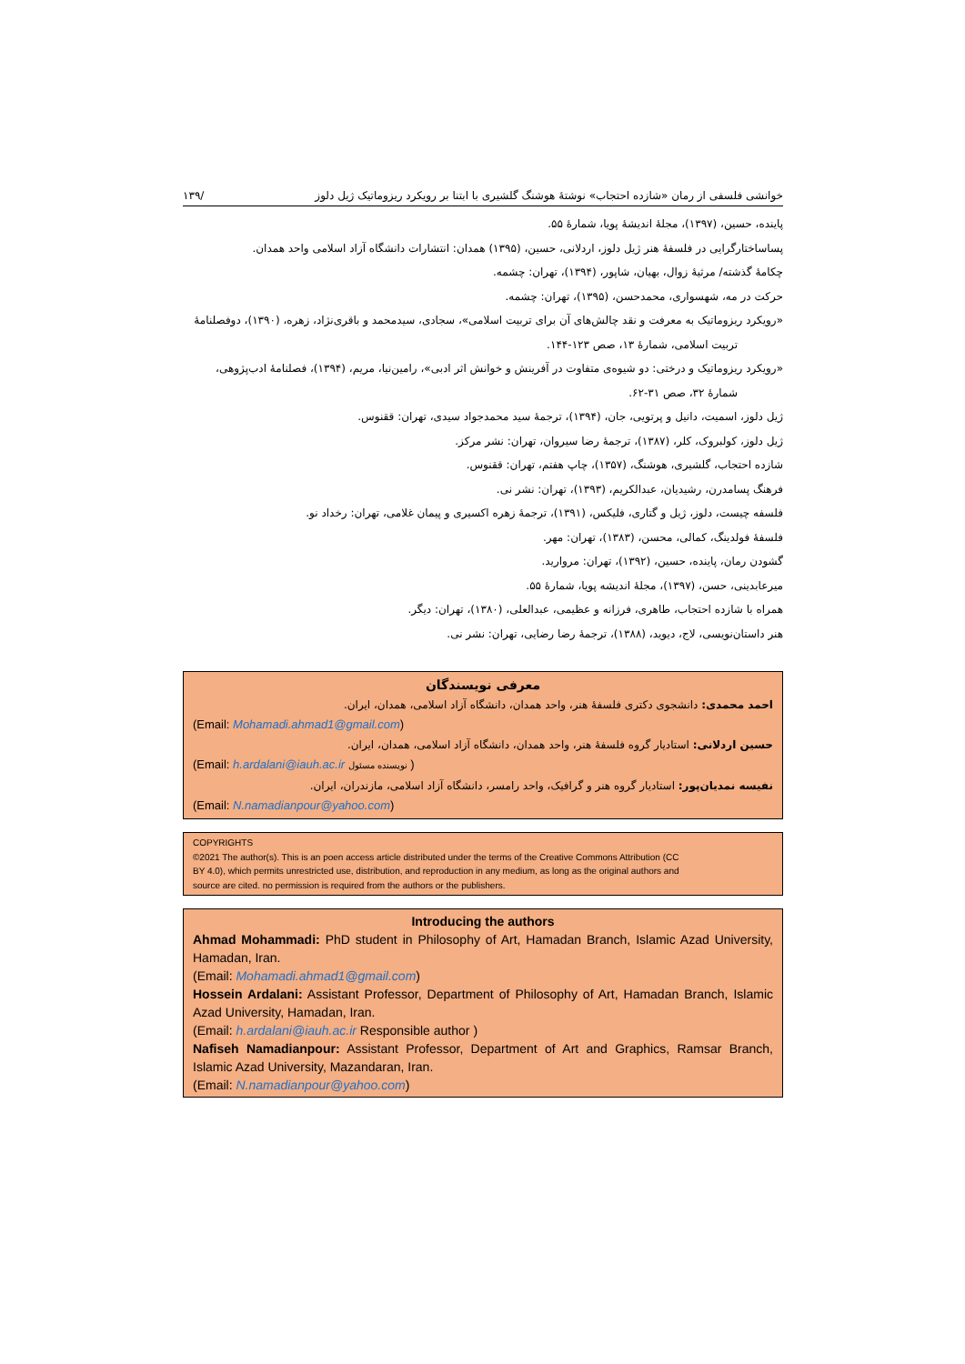خوانشی فلسفی از رمان «شازده احتجاب» نوشتۀ هوشنگ گلشیری با ابتنا بر رویکرد ریزوماتیک ژیل دلوز /۱۳۹
پاینده، حسین، (۱۳۹۷)، مجلۀ اندیشۀ پویا، شمارۀ ۵۵.
پساساختارگرایی در فلسفۀ هنر ژیل دلوز، اردلانی، حسین، (۱۳۹۵) همدان: انتشارات دانشگاه آزاد اسلامی واحد همدان.
چکامۀ گذشته/ مرثیۀ زوال، بهیان، شاپور، (۱۳۹۴)، تهران: چشمه.
حرکت در مه، شهسواری، محمدحسن، (۱۳۹۵)، تهران: چشمه.
«رویکرد ریزوماتیک به معرفت و نقد چالش‌های آن برای تربیت اسلامی»، سجادی، سیدمحمد و باقری‌نژاد، زهره، (۱۳۹۰)، دوفصلنامۀ تربیت اسلامی، شمارۀ ۱۳، صص ۱۲۳-۱۴۴.
«رویکرد ریزوماتیک و درختی: دو شیوه‌ی متفاوت در آفرینش و خوانش اثر ادبی»، رامین‌نیا، مریم، (۱۳۹۴)، فصلنامۀ ادب‌پژوهی، شمارۀ ۳۲، صص ۳۱-۶۲.
ژیل دلوز، اسمیت، دانیل و پرتویی، جان، (۱۳۹۴)، ترجمۀ سید محمدجواد سیدی، تهران: ققنوس.
ژیل دلوز، کولبروک، کلر، (۱۳۸۷)، ترجمۀ رضا سیروان، تهران: نشر مرکز.
شازده احتجاب، گلشیری، هوشنگ، (۱۳۵۷)، چاپ هفتم، تهران: ققنوس.
فرهنگ پسامدرن، رشیدیان، عبدالکریم، (۱۳۹۳)، تهران: نشر نی.
فلسفه چیست، دلوز، ژیل و گتاری، فلیکس، (۱۳۹۱)، ترجمۀ زهره اکسیری و پیمان غلامی، تهران: رخداد نو.
فلسفۀ فولدینگ، کمالی، محسن، (۱۳۸۳)، تهران: مهر.
گشودن رمان، پاینده، حسین، (۱۳۹۲)، تهران: مروارید.
میرعابدینی، حسن، (۱۳۹۷)، مجلۀ اندیشه پویا، شمارۀ ۵۵.
همراه با شازده احتجاب، طاهری، فرزانه و عظیمی، عبدالعلی، (۱۳۸۰)، تهران: دیگر.
هنر داستان‌نویسی، لاج، دیوید، (۱۳۸۸)، ترجمۀ رضا رضایی، تهران: نشر نی.
معرفی نویسندگان
احمد محمدی: دانشجوی دکتری فلسفۀ هنر، واحد همدان، دانشگاه آزاد اسلامی، همدان، ایران.
(Email: Mohamadi.ahmad1@gmail.com)
حسین اردلانی: استادیار گروه فلسفۀ هنر، واحد همدان، دانشگاه آزاد اسلامی، همدان، ایران.
(Email: h.ardalani@iauh.ac.ir نویسنده مسئول )
نفیسه نمدیان‌پور: استادیار گروه هنر و گرافیک، واحد رامسر، دانشگاه آزاد اسلامی، مازندران، ایران.
(Email: N.namadianpour@yahoo.com)
COPYRIGHTS
©2021 The author(s). This is an poen access article distributed under the terms of the Creative Commons Attribution (CC BY 4.0), which permits unrestricted use, distribution, and reproduction in any medium, as long as the original authors and source are cited. no permission is required from the authors or the publishers.
Introducing the authors
Ahmad Mohammadi: PhD student in Philosophy of Art, Hamadan Branch, Islamic Azad University, Hamadan, Iran.
(Email: Mohamadi.ahmad1@gmail.com)
Hossein Ardalani: Assistant Professor, Department of Philosophy of Art, Hamadan Branch, Islamic Azad University, Hamadan, Iran.
(Email: h.ardalani@iauh.ac.ir Responsible author )
Nafiseh Namadianpour: Assistant Professor, Department of Art and Graphics, Ramsar Branch, Islamic Azad University, Mazandaran, Iran.
(Email: N.namadianpour@yahoo.com)